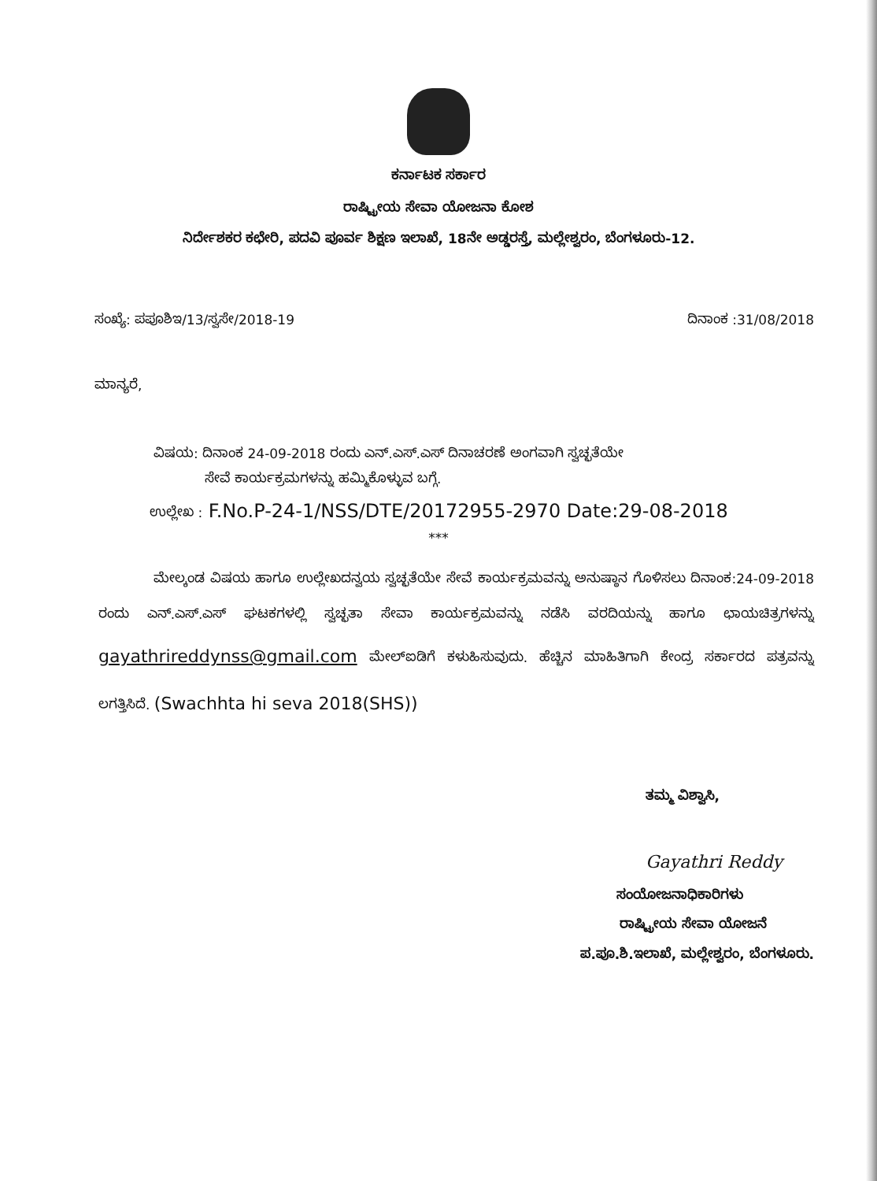ಕರ್ನಾಟಕ ಸರ್ಕಾರ
ರಾಷ್ಟ್ರೀಯ ಸೇವಾ ಯೋಜನಾ ಕೋಶ
ನಿರ್ದೇಶಕರ ಕಛೇರಿ, ಪದವಿ ಪೂರ್ವ ಶಿಕ್ಷಣ ಇಲಾಖೆ, 18ನೇ ಅಡ್ಡರಸ್ತೆ, ಮಲ್ಲೇಶ್ವರಂ, ಬೆಂಗಳೂರು-12.
ಸಂಖ್ಯೆ: ಪಪೂಶಿಇ/13/ಸ್ವಸೇ/2018-19 ದಿನಾಂಕ :31/08/2018
ಮಾನ್ಯರೆ,
ವಿಷಯ: ದಿನಾಂಕ 24-09-2018 ರಂದು ಎನ್.ಎಸ್.ಎಸ್ ದಿನಾಚರಣೆ ಅಂಗವಾಗಿ ಸ್ವಚ್ಛತೆಯೇ
ಸೇವೆ ಕಾರ್ಯಕ್ರಮಗಳನ್ನು ಹಮ್ಮಿಕೊಳ್ಳುವ ಬಗ್ಗೆ.
ಉಲ್ಲೇಖ : F.No.P-24-1/NSS/DTE/20172955-2970 Date:29-08-2018
***
ಮೇಲ್ಕಂಡ ವಿಷಯ ಹಾಗೂ ಉಲ್ಲೇಖದನ್ವಯ ಸ್ವಚ್ಛತೆಯೇ ಸೇವೆ ಕಾರ್ಯಕ್ರಮವನ್ನು ಅನುಷ್ಠಾನ ಗೊಳಿಸಲು ದಿನಾಂಕ:24-09-2018 ರಂದು ಎನ್.ಎಸ್.ಎಸ್ ಘಟಕಗಳಲ್ಲಿ ಸ್ವಚ್ಛತಾ ಸೇವಾ ಕಾರ್ಯಕ್ರಮವನ್ನು ನಡೆಸಿ ವರದಿಯನ್ನು ಹಾಗೂ ಛಾಯಚಿತ್ರಗಳನ್ನು gayathrireddynss@gmail.com ಮೇಲ್ಐಡಿಗೆ ಕಳುಹಿಸುವುದು. ಹೆಚ್ಚಿನ ಮಾಹಿತಿಗಾಗಿ ಕೇಂದ್ರ ಸರ್ಕಾರದ ಪತ್ರವನ್ನು ಲಗತ್ತಿಸಿದೆ. (Swachhta hi seva 2018(SHS))
ತಮ್ಮ ವಿಶ್ವಾಸಿ,
Gayathri Reddy
ಸಂಯೋಜನಾಧಿಕಾರಿಗಳು
ರಾಷ್ಟ್ರೀಯ ಸೇವಾ ಯೋಜನೆ
ಪ.ಪೂ.ಶಿ.ಇಲಾಖೆ, ಮಲ್ಲೇಶ್ವರಂ, ಬೆಂಗಳೂರು.